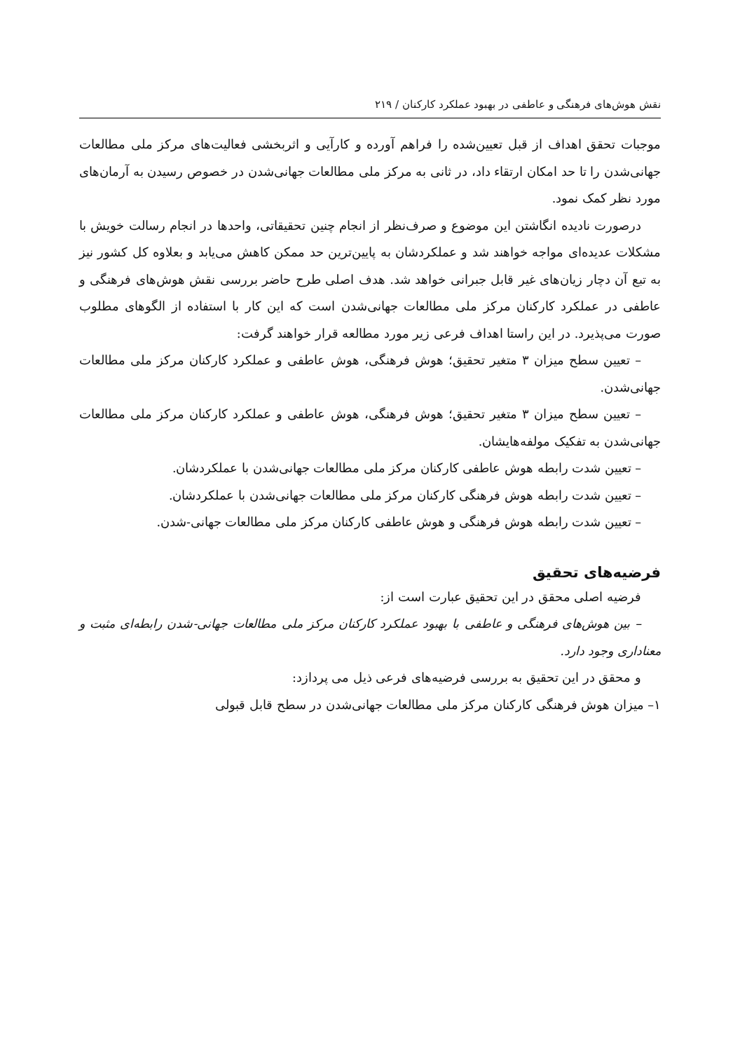نقش هوش‌های فرهنگی و عاطفی در بهبود عملکرد کارکنان / ۲۱۹
موجبات تحقق اهداف از قبل تعیین‌شده را فراهم آورده و کارآیی و اثربخشی فعالیت‌های مرکز ملی مطالعات جهانی‌شدن را تا حد امکان ارتقاء داد، در ثانی به مرکز ملی مطالعات جهانی‌شدن در خصوص رسیدن به آرمان‌های مورد نظر کمک نمود.
درصورت نادیده انگاشتن این موضوع و صرف‌نظر از انجام چنین تحقیقاتی، واحدها در انجام رسالت خویش با مشکلات عدیده‌ای مواجه خواهند شد و عملکردشان به پایین‌ترین حد ممکن کاهش می‌یابد و بعلاوه کل کشور نیز به تبع آن دچار زیان‌های غیر قابل جبرانی خواهد شد. هدف اصلی طرح حاضر بررسی نقش هوش‌های فرهنگی و عاطفی در عملکرد کارکنان مرکز ملی مطالعات جهانی‌شدن است که این کار با استفاده از الگوهای مطلوب صورت می‌پذیرد. در این راستا اهداف فرعی زیر مورد مطالعه قرار خواهند گرفت:
– تعیین سطح میزان ۳ متغیر تحقیق؛ هوش فرهنگی، هوش عاطفی و عملکرد کارکنان مرکز ملی مطالعات جهانی‌شدن.
– تعیین سطح میزان ۳ متغیر تحقیق؛ هوش فرهنگی، هوش عاطفی و عملکرد کارکنان مرکز ملی مطالعات جهانی‌شدن به تفکیک مولفه‌هایشان.
– تعیین شدت رابطه هوش عاطفی کارکنان مرکز ملی مطالعات جهانی‌شدن با عملکردشان.
– تعیین شدت رابطه هوش فرهنگی کارکنان مرکز ملی مطالعات جهانی‌شدن با عملکردشان.
– تعیین شدت رابطه هوش فرهنگی و هوش عاطفی کارکنان مرکز ملی مطالعات جهانی-شدن.
فرضیه‌های تحقیق
فرضیه اصلی محقق در این تحقیق عبارت است از:
– بین هوش‌های فرهنگی و عاطفی با بهبود عملکرد کارکنان مرکز ملی مطالعات جهانی-شدن رابطه‌ای مثبت و معناداری وجود دارد.
و محقق در این تحقیق به بررسی فرضیه‌های فرعی ذیل می پردازد:
۱– میزان هوش فرهنگی کارکنان مرکز ملی مطالعات جهانی‌شدن در سطح قابل قبولی